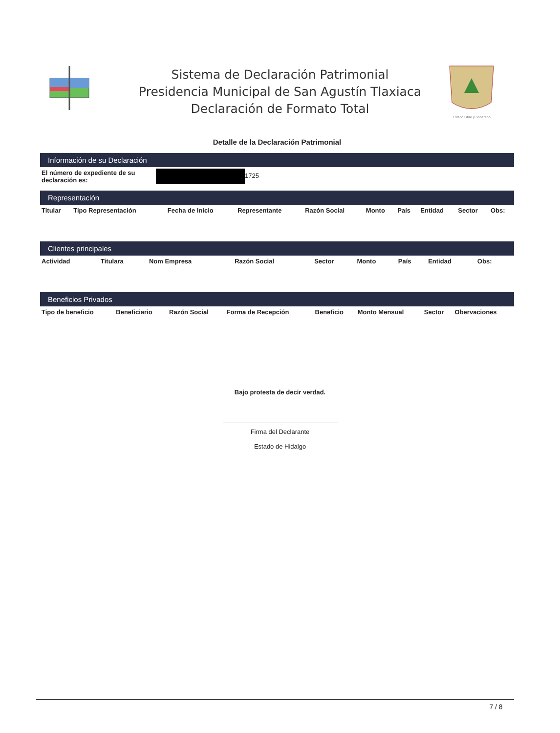Sistema de Declaración Patrimonial
Presidencia Municipal de San Agustín Tlaxiaca
Declaración de Formato Total
Estado Libre y Soberano
Detalle de la Declaración Patrimonial
Información de su Declaración
| El número de expediente de su declaración es: | 1725 |
Representación
| Titular | Tipo Representación | Fecha de Inicio | Representante | Razón Social | Monto | País | Entidad | Sector | Obs: |
| --- | --- | --- | --- | --- | --- | --- | --- | --- | --- |
Clientes principales
| Actividad | Titulara | Nom Empresa | Razón Social | Sector | Monto | País | Entidad | Obs: | |
| --- | --- | --- | --- | --- | --- | --- | --- | --- | --- |
Beneficios Privados
| Tipo de beneficio | Beneficiario | Razón Social | Forma de Recepción | Beneficio | Monto Mensual | Sector | Obervaciones |
| --- | --- | --- | --- | --- | --- | --- | --- |
Bajo protesta de decir verdad.
Firma del Declarante
Estado de Hidalgo
7 / 8